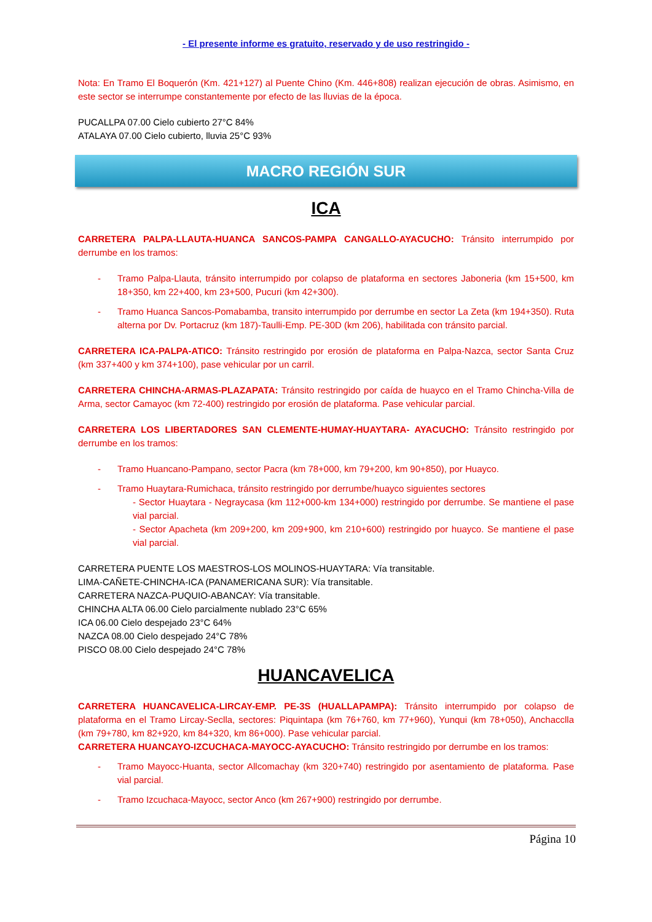- El presente informe es gratuito, reservado y de uso restringido -
Nota: En Tramo El Boquerón (Km. 421+127) al Puente Chino (Km. 446+808) realizan ejecución de obras. Asimismo, en este sector se interrumpe constantemente por efecto de las lluvias de la época.
PUCALLPA 07.00 Cielo cubierto 27°C 84%
ATALAYA 07.00 Cielo cubierto, lluvia 25°C 93%
MACRO REGIÓN SUR
ICA
CARRETERA PALPA-LLAUTA-HUANCA SANCOS-PAMPA CANGALLO-AYACUCHO: Tránsito interrumpido por derrumbe en los tramos:
- Tramo Palpa-Llauta, tránsito interrumpido por colapso de plataforma en sectores Jaboneria (km 15+500, km 18+350, km 22+400, km 23+500, Pucuri (km 42+300).
- Tramo Huanca Sancos-Pomabamba, transito interrumpido por derrumbe en sector La Zeta (km 194+350). Ruta alterna por Dv. Portacruz (km 187)-Taulli-Emp. PE-30D (km 206), habilitada con tránsito parcial.
CARRETERA ICA-PALPA-ATICO: Tránsito restringido por erosión de plataforma en Palpa-Nazca, sector Santa Cruz (km 337+400 y km 374+100), pase vehicular por un carril.
CARRETERA CHINCHA-ARMAS-PLAZAPATA: Tránsito restringido por caída de huayco en el Tramo Chincha-Villa de Arma, sector Camayoc (km 72-400) restringido por erosión de plataforma. Pase vehicular parcial.
CARRETERA LOS LIBERTADORES SAN CLEMENTE-HUMAY-HUAYTARA- AYACUCHO: Tránsito restringido por derrumbe en los tramos:
- Tramo Huancano-Pampano, sector Pacra (km 78+000, km 79+200, km 90+850), por Huayco.
- Tramo Huaytara-Rumichaca, tránsito restringido por derrumbe/huayco siguientes sectores
- Sector Huaytara - Negraycasa (km 112+000-km 134+000) restringido por derrumbe. Se mantiene el pase vial parcial.
- Sector Apacheta (km 209+200, km 209+900, km 210+600) restringido por huayco. Se mantiene el pase vial parcial.
CARRETERA PUENTE LOS MAESTROS-LOS MOLINOS-HUAYTARA: Vía transitable.
LIMA-CAÑETE-CHINCHA-ICA (PANAMERICANA SUR): Vía transitable.
CARRETERA NAZCA-PUQUIO-ABANCAY: Vía transitable.
CHINCHA ALTA 06.00 Cielo parcialmente nublado 23°C 65%
ICA 06.00 Cielo despejado 23°C 64%
NAZCA 08.00 Cielo despejado 24°C 78%
PISCO 08.00 Cielo despejado 24°C 78%
HUANCAVELICA
CARRETERA HUANCAVELICA-LIRCAY-EMP. PE-3S (HUALLAPAMPA): Tránsito interrumpido por colapso de plataforma en el Tramo Lircay-Seclla, sectores: Piquintapa (km 76+760, km 77+960), Yunqui (km 78+050), Anchacclla (km 79+780, km 82+920, km 84+320, km 86+000). Pase vehicular parcial.
CARRETERA HUANCAYO-IZCUCHACA-MAYOCC-AYACUCHO: Tránsito restringido por derrumbe en los tramos:
- Tramo Mayocc-Huanta, sector Allcomachay (km 320+740) restringido por asentamiento de plataforma. Pase vial parcial.
- Tramo Izcuchaca-Mayocc, sector Anco (km 267+900) restringido por derrumbe.
Página 10